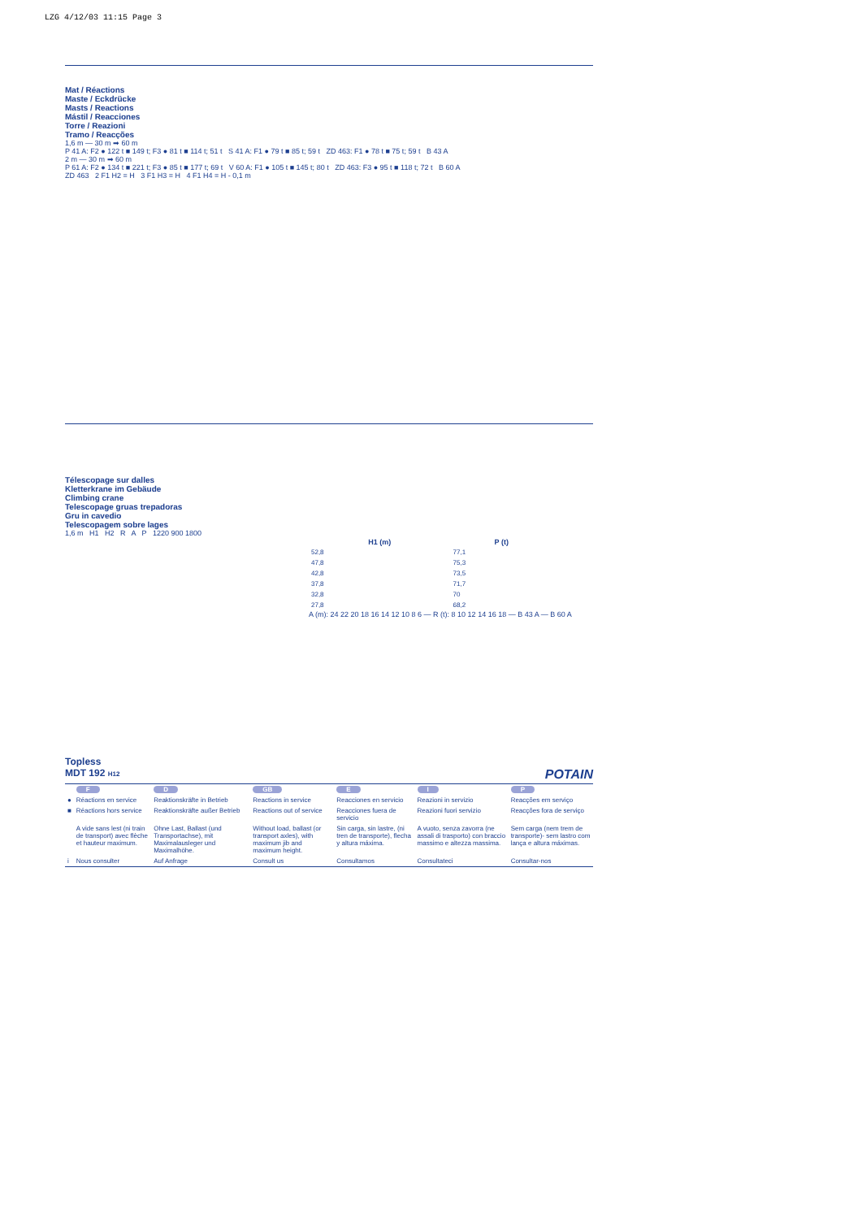LZG 4/12/03 11:15 Page 3
Mat / Réactions
Maste / Eckdrücke
Masts / Reactions
Mástil / Reacciones
Torre / Reazioni
Tramo / Reacções
1,6 m — 30 m ➡ 60 m
P 41 A: F2 ● 122 t ■ 149 t; F3 ● 81 t ■ 114 t; 51 t S 41 A: F1 ● 79 t ■ 85 t; 59 t ZD 463: F1 ● 78 t ■ 75 t; 59 t B 43 A
2 m — 30 m ➡ 60 m
P 61 A: F2 ● 134 t ■ 221 t; F3 ● 85 t ■ 177 t; 69 t V 60 A: F1 ● 105 t ■ 145 t; 80 t ZD 463: F3 ● 95 t ■ 118 t; 72 t B 60 A
ZD 463 2 F1 H2 = H 3 F1 H3 = H 4 F1 H4 = H - 0,1 m
Télescopage sur dalles
Kletterkrane im Gebäude
Climbing crane
Telescopage gruas trepadoras
Gru in cavedio
Telescopagem sobre lages
1,6 m H1 H2 R A P 1220 900 1800
| H1 (m) | P (t) |
| --- | --- |
| 52,8 | 77,1 |
| 47,8 | 75,3 |
| 42,8 | 73,5 |
| 37,8 | 71,7 |
| 32,8 | 70 |
| 27,8 | 68,2 |
A (m): 24 22 20 18 16 14 12 10 8 6 — R (t): 8 10 12 14 16 18 — B 43 A — B 60 A
Topless
MDT 192 H12 POTAIN
| | F | D | GB | E | I | P |
| ● | Réactions en service | Reaktionskräfte in Betrieb | Reactions in service | Reacciones en servicio | Reazioni in servizio | Reacções em serviço |
| ■ | Réactions hors service | Reaktionskräfte außer Betrieb | Reactions out of service | Reacciones fuera de servicio | Reazioni fuori servizio | Reacções fora de serviço |
| | A vide sans lest (ni train de transport) avec flèche et hauteur maximum. | Ohne Last, Ballast (und Transportachse), mit Maximalausleger und Maximalhöhe. | Without load, ballast (or transport axles), with maximum jib and maximum height. | Sin carga, sin lastre, (ni tren de transporte), flecha y altura máxima. | A vuoto, senza zavorra (ne assali di trasporto) con braccio massimo e altezza massima. | Sem carga (nem trem de transporte)- sem lastro com lança e altura máximas. |
| i | Nous consulter | Auf Anfrage | Consult us | Consultamos | Consultateci | Consultar-nos |